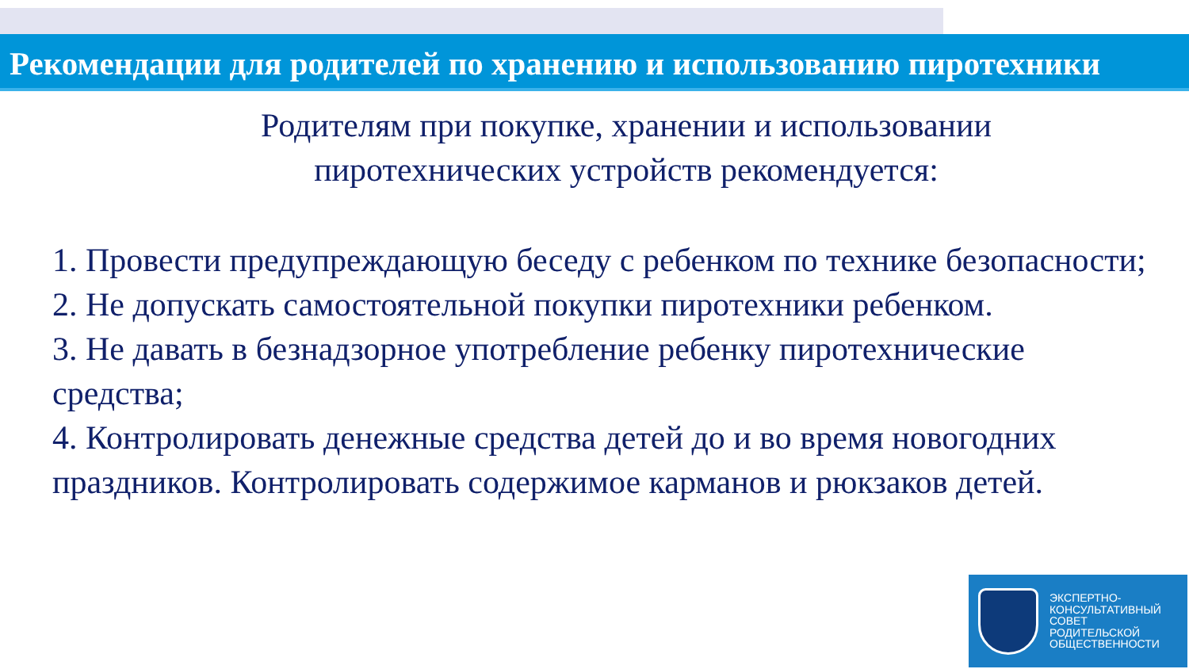Рекомендации для родителей по хранению и использованию пиротехники
Родителям при покупке, хранении и использовании
пиротехнических устройств рекомендуется:
1. Провести предупреждающую беседу с ребенком по технике безопасности;
2. Не допускать самостоятельной покупки пиротехники ребенком.
3. Не давать в безнадзорное употребление ребенку пиротехнические средства;
4. Контролировать денежные средства детей до и во время новогодних праздников. Контролировать содержимое карманов и рюкзаков детей.
ЭКСПЕРТНО-
КОНСУЛЬТАТИВНЫЙ
СОВЕТ
РОДИТЕЛЬСКОЙ
ОБЩЕСТВЕННОСТИ